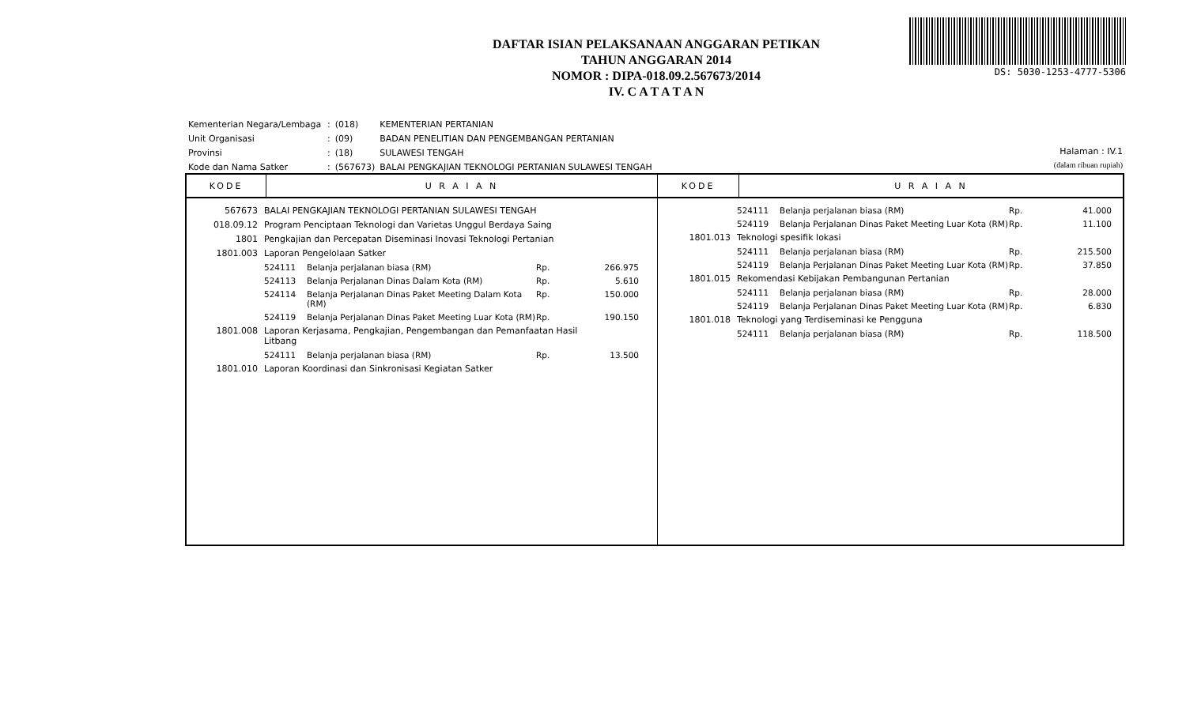DAFTAR ISIAN PELAKSANAAN ANGGARAN PETIKAN
TAHUN ANGGARAN 2014
NOMOR : DIPA-018.09.2.567673/2014
IV. C A T A T A N
DS: 5030-1253-4777-5306
| Kementerian Negara/Lembaga | : | (018) | KEMENTERIAN PERTANIAN |
| Unit Organisasi | : | (09) | BADAN PENELITIAN DAN PENGEMBANGAN PERTANIAN |
| Provinsi | : | (18) | SULAWESI TENGAH |
| Kode dan Nama Satker | : | (567673) | BALAI PENGKAJIAN TEKNOLOGI PERTANIAN SULAWESI TENGAH |
Halaman : IV.1
(dalam ribuan rupiah)
| KODE | U R A I A N | KODE | U R A I A N |
| --- | --- | --- | --- |
| 567673 BALAI PENGKAJIAN TEKNOLOGI PERTANIAN SULAWESI TENGAH 018.09.12 Program Penciptaan Teknologi dan Varietas Unggul Berdaya Saing 1801 Pengkajian dan Percepatan Diseminasi Inovasi Teknologi Pertanian 1801.003 Laporan Pengelolaan Satker 524111 Belanja perjalanan biasa (RM) Rp. 266.975 524113 Belanja Perjalanan Dinas Dalam Kota (RM) Rp. 5.610 524114 Belanja Perjalanan Dinas Paket Meeting Dalam Kota (RM) Rp. 150.000 524119 Belanja Perjalanan Dinas Paket Meeting Luar Kota (RM) Rp. 190.150 1801.008 Laporan Kerjasama, Pengkajian, Pengembangan dan Pemanfaatan Hasil Litbang 524111 Belanja perjalanan biasa (RM) Rp. 13.500 1801.010 Laporan Koordinasi dan Sinkronisasi Kegiatan Satker | | 524111 Belanja perjalanan biasa (RM) Rp. 41.000 524119 Belanja Perjalanan Dinas Paket Meeting Luar Kota (RM) Rp. 11.100 1801.013 Teknologi spesifik lokasi 524111 Belanja perjalanan biasa (RM) Rp. 215.500 524119 Belanja Perjalanan Dinas Paket Meeting Luar Kota (RM) Rp. 37.850 1801.015 Rekomendasi Kebijakan Pembangunan Pertanian 524111 Belanja perjalanan biasa (RM) Rp. 28.000 524119 Belanja Perjalanan Dinas Paket Meeting Luar Kota (RM) Rp. 6.830 1801.018 Teknologi yang Terdiseminasi ke Pengguna 524111 Belanja perjalanan biasa (RM) Rp. 118.500 | |